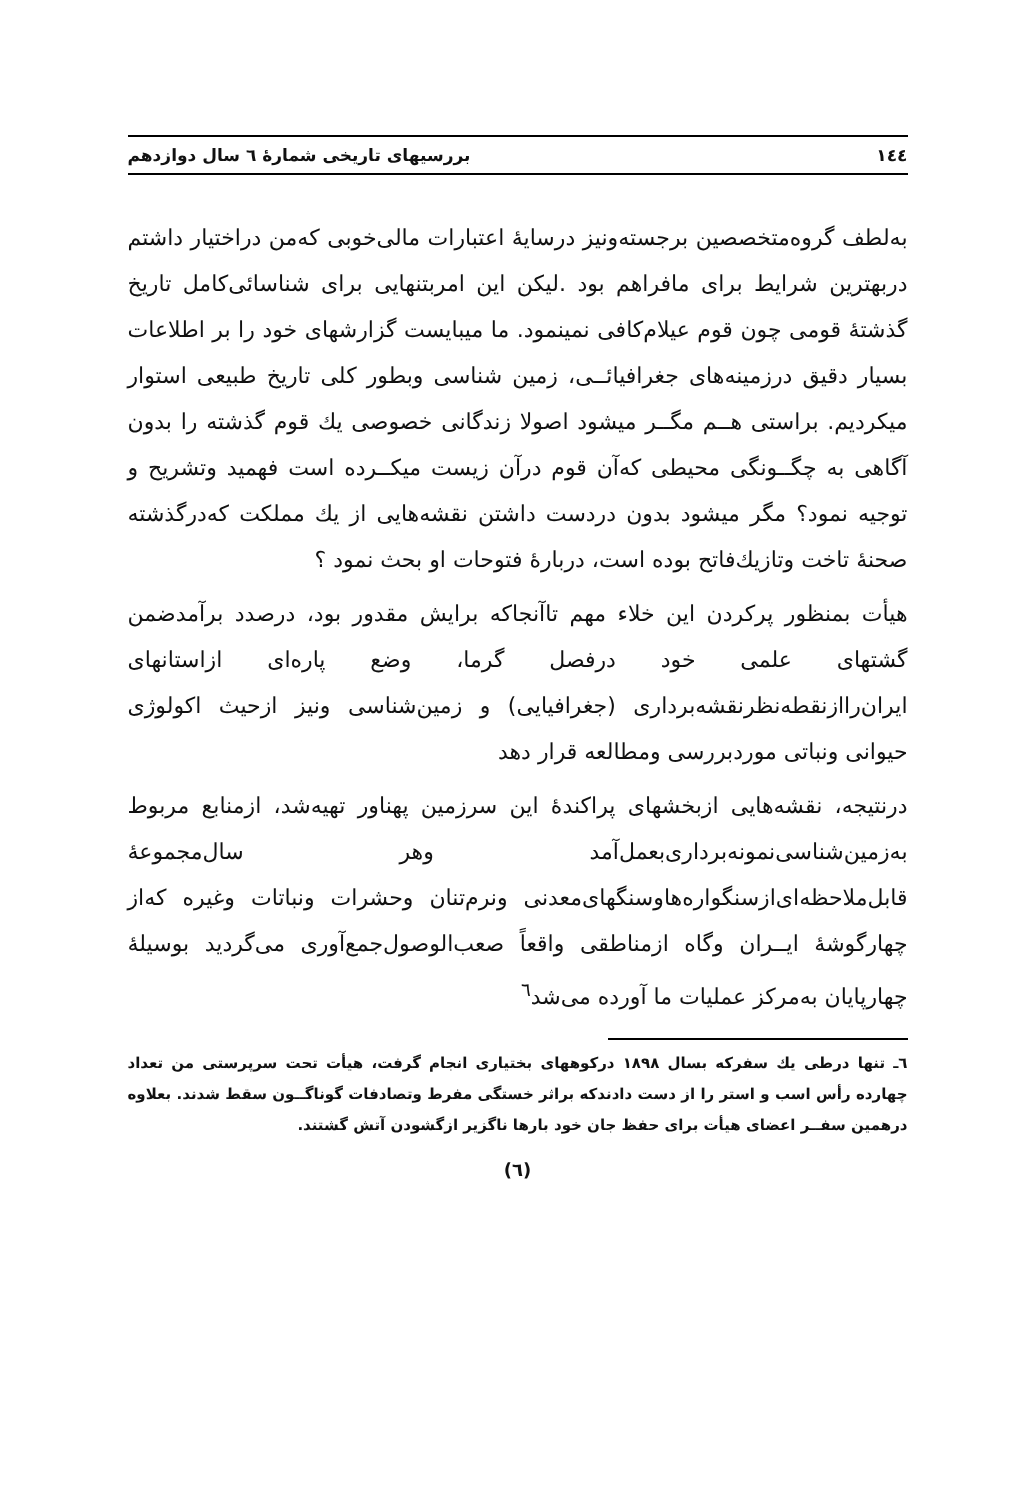۱٤٤ بررسیهای تاریخی شمارهٔ ٦ سال دوازدهم
به‌لطف گروه‌متخصصین برجسته‌ونیز درسایهٔ اعتبارات مالی‌خوبی که‌من دراختیار داشتم دربهترین شرایط برای مافراهم بود .لیکن این امربتنهایی برای شناسائی‌کامل تاریخ گذشتهٔ قومی چون قوم عیلام‌کافی نمینمود. ما میبایست گزارشهای خود را بر اطلاعات بسیار دقیق درزمینه‌های جغرافیائــی، زمین شناسی وبطور کلی تاریخ طبیعی استوار میکردیم. براستی هــم مگــر میشود اصولا زندگانی خصوصی یك قوم گذشته را بدون آگاهی به چگــونگی محیطی که‌آن قوم درآن زیست میکــرده است فهمید وتشریح و توجیه نمود؟ مگر میشود بدون دردست داشتن نقشه‌هایی از یك مملکت که‌درگذشته صحنهٔ تاخت وتازیك‌فاتح بوده است، دربارهٔ فتوحات او بحث نمود ؟
هیأت بمنظور پرکردن این خلاء مهم تاآنجاکه برایش مقدور بود، درصدد برآمدضمن گشتهای علمی خود درفصل گرما، وضع پاره‌ای ازاستانهای ایران‌راازنقطه‌نظرنقشه‌برداری (جغرافیایی) و زمین‌شناسی ونیز ازحیث اکولوژی حیوانی ونباتی موردبررسی ومطالعه قرار دهد
درنتیجه، نقشه‌هایی ازبخشهای پراکندهٔ این سرزمین پهناور تهیه‌شد، ازمنابع مربوط به‌زمین‌شناسی‌نمونه‌برداری‌بعمل‌آمد وهر سال‌مجموعهٔ قابل‌ملاحظه‌ای‌ازسنگواره‌هاوسنگهای‌معدنی ونرم‌تنان وحشرات ونباتات وغیره که‌از چهارگوشهٔ ایــران وگاه ازمناطقی واقعاً صعب‌الوصول‌جمع‌آوری می‌گردید بوسیلهٔ چهارپایان به‌مرکز عملیات ما آورده می‌شد<sup>٦</sup>
٦ـ تنها درطی یك سفرکه بسال ۱۸۹۸ درکوههای بختیاری انجام گرفت، هیأت تحت سرپرستی من تعداد چهارده رأس اسب و استر را از دست دادندکه براثر خستگی مفرط وتصادفات گوناگــون سقط شدند. بعلاوه درهمین سفــر اعضای هیأت برای حفظ جان خود بارها ناگزیر ازگشودن آتش گشتند.
(٦)